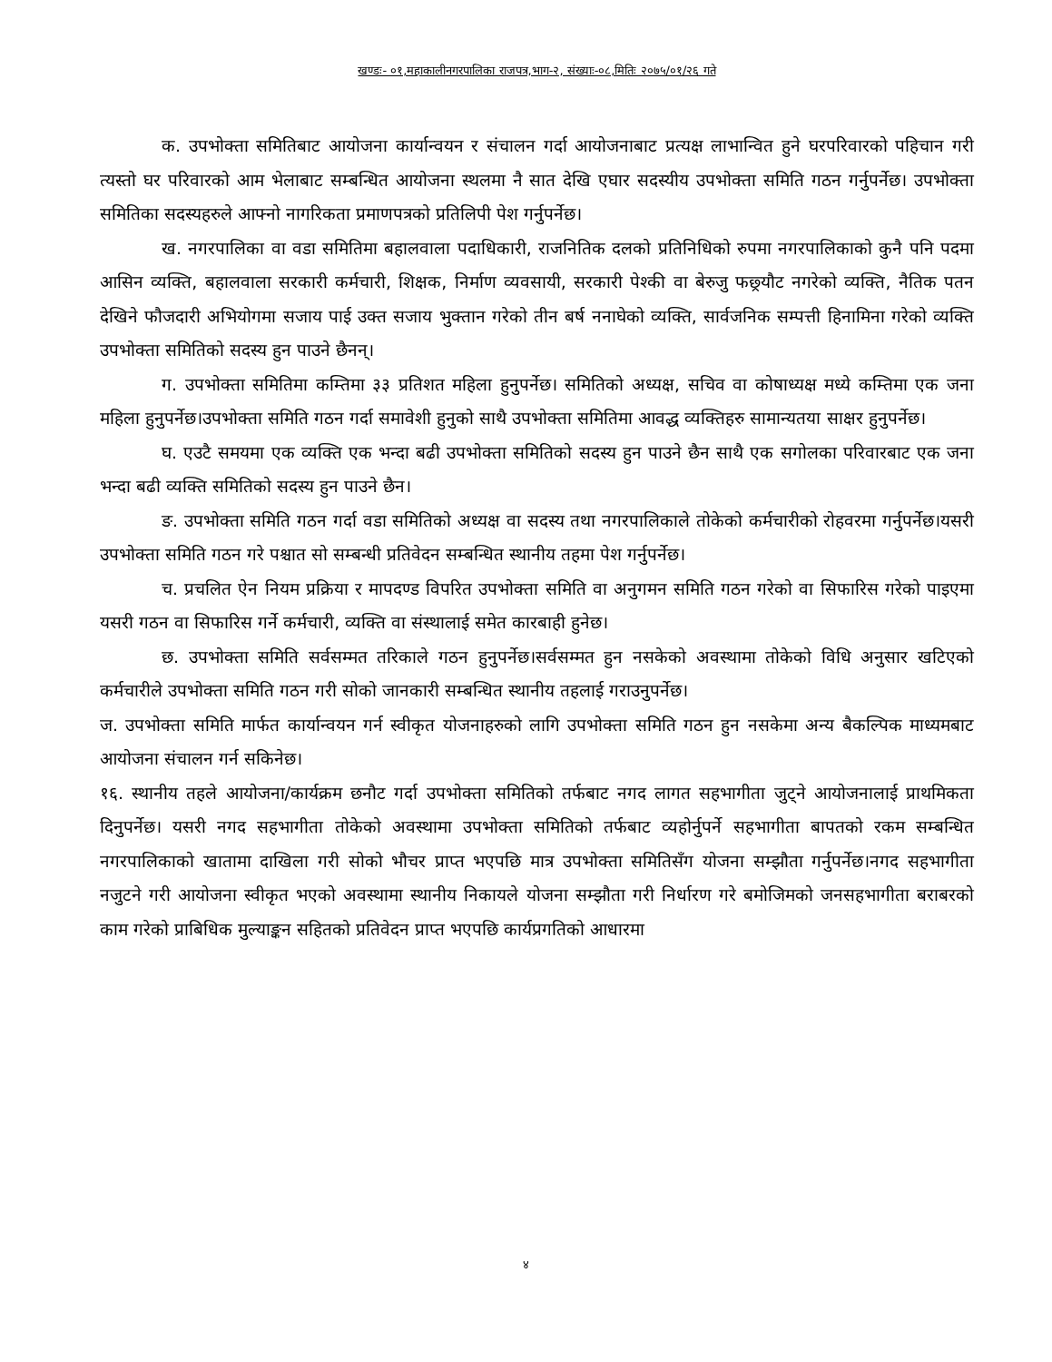खण्डः- ०१,महाकालीनगरपालिका राजपत्र,भाग-२, संख्याः-०८,मितिः २०७५/०१/२६ गते
क. उपभोक्ता समितिबाट आयोजना कार्यान्वयन र संचालन गर्दा आयोजनाबाट प्रत्यक्ष लाभान्वित हुने घरपरिवारको पहिचान गरी त्यस्तो घर परिवारको आम भेलाबाट सम्बन्धित आयोजना स्थलमा नै सात देखि एघार सदस्यीय उपभोक्ता समिति गठन गर्नुपर्नेछ। उपभोक्ता समितिका सदस्यहरुले आफ्नो नागरिकता प्रमाणपत्रको प्रतिलिपी पेश गर्नुपर्नेछ।
ख. नगरपालिका वा वडा समितिमा बहालवाला पदाधिकारी, राजनितिक दलको प्रतिनिधिको रुपमा नगरपालिकाको कुनै पनि पदमा आसिन व्यक्ति, बहालवाला सरकारी कर्मचारी, शिक्षक, निर्माण व्यवसायी, सरकारी पेश्की वा बेरुजु फछ्र्यौट नगरेको व्यक्ति, नैतिक पतन देखिने फौजदारी अभियोगमा सजाय पाई उक्त सजाय भुक्तान गरेको तीन बर्ष ननाघेको व्यक्ति, सार्वजनिक सम्पत्ती हिनामिना गरेको व्यक्ति उपभोक्ता समितिको सदस्य हुन पाउने छैनन्।
ग. उपभोक्ता समितिमा कम्तिमा ३३ प्रतिशत महिला हुनुपर्नेछ। समितिको अध्यक्ष, सचिव वा कोषाध्यक्ष मध्ये कम्तिमा एक जना महिला हुनुपर्नेछ।उपभोक्ता समिति गठन गर्दा समावेशी हुनुको साथै उपभोक्ता समितिमा आवद्ध व्यक्तिहरु सामान्यतया साक्षर हुनुपर्नेछ।
घ. एउटै समयमा एक व्यक्ति एक भन्दा बढी उपभोक्ता समितिको सदस्य हुन पाउने छैन साथै एक सगोलका परिवारबाट एक जना भन्दा बढी व्यक्ति समितिको सदस्य हुन पाउने छैन।
ङ. उपभोक्ता समिति गठन गर्दा वडा समितिको अध्यक्ष वा सदस्य तथा नगरपालिकाले तोकेको कर्मचारीको रोहवरमा गर्नुपर्नेछ।यसरी उपभोक्ता समिति गठन गरे पश्चात सो सम्बन्धी प्रतिवेदन सम्बन्धित स्थानीय तहमा पेश गर्नुपर्नेछ।
च. प्रचलित ऐन नियम प्रक्रिया र मापदण्ड विपरित उपभोक्ता समिति वा अनुगमन समिति गठन गरेको वा सिफारिस गरेको पाइएमा यसरी गठन वा सिफारिस गर्ने कर्मचारी, व्यक्ति वा संस्थालाई समेत कारबाही हुनेछ।
छ. उपभोक्ता समिति सर्वसम्मत तरिकाले गठन हुनुपर्नेछ।सर्वसम्मत हुन नसकेको अवस्थामा तोकेको विधि अनुसार खटिएको कर्मचारीले उपभोक्ता समिति गठन गरी सोको जानकारी सम्बन्धित स्थानीय तहलाई गराउनुपर्नेछ।
ज. उपभोक्ता समिति मार्फत कार्यान्वयन गर्न स्वीकृत योजनाहरुको लागि उपभोक्ता समिति गठन हुन नसकेमा अन्य बैकल्पिक माध्यमबाट आयोजना संचालन गर्न सकिनेछ।
१६. स्थानीय तहले आयोजना/कार्यक्रम छनौट गर्दा उपभोक्ता समितिको तर्फबाट नगद लागत सहभागीता जुट्ने आयोजनालाई प्राथमिकता दिनुपर्नेछ। यसरी नगद सहभागीता तोकेको अवस्थामा उपभोक्ता समितिको तर्फबाट व्यहोर्नुपर्ने सहभागीता बापतको रकम सम्बन्धित नगरपालिकाको खातामा दाखिला गरी सोको भौचर प्राप्त भएपछि मात्र उपभोक्ता समितिसँग योजना सम्झौता गर्नुपर्नेछ।नगद सहभागीता नजुटने गरी आयोजना स्वीकृत भएको अवस्थामा स्थानीय निकायले योजना सम्झौता गरी निर्धारण गरे बमोजिमको जनसहभागीता बराबरको काम गरेको प्राबिधिक मुल्याङ्कन सहितको प्रतिवेदन प्राप्त भएपछि कार्यप्रगतिको आधारमा
४